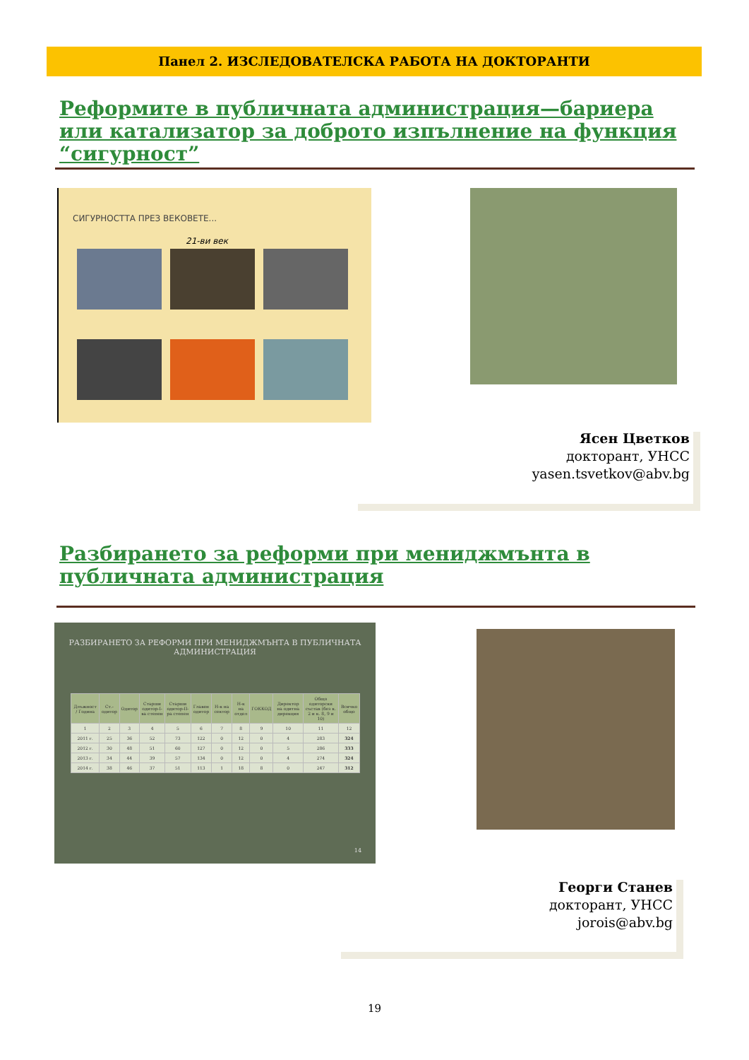Панел 2. ИЗСЛЕДОВАТЕЛСКА РАБОТА НА ДОКТОРАНТИ
Реформите в публичната администрация—бариера или катализатор за доброто изпълнение на функция “сигурност”
СИГУРНОСТТА ПРЕЗ ВЕКОВЕТЕ...
21-ви век
Ясен Цветков
докторант, УНСС
yasen.tsvetkov@abv.bg
Разбирането за реформи при мениджмънта в публичната администрация
РАЗБИРАНЕТО ЗА РЕФОРМИ ПРИ МЕНИДЖМЪНТА В ПУБЛИЧНАТА АДМИНИСТРАЦИЯ
| Длъжност / Година | Ст.-одитор | Одитор | Старши одитор-I-ва степен | Старши одитор-II-ра степен | Главен одитор | Н-к на сектор | Н-к на отдел | ГОККОД | Директор на одитна дирекция | Общо одиторски състав (без к. 2 и к. 8, 9 и 10) | Всичко общо |
| --- | --- | --- | --- | --- | --- | --- | --- | --- | --- | --- | --- |
| 1 | 2 | 3 | 4 | 5 | 6 | 7 | 8 | 9 | 10 | 11 | 12 |
| 2011 г. | 25 | 36 | 52 | 73 | 122 | 0 | 12 | 0 | 4 | 283 | 324 |
| 2012 г. | 30 | 48 | 51 | 60 | 127 | 0 | 12 | 0 | 5 | 286 | 333 |
| 2013 г. | 34 | 44 | 39 | 57 | 134 | 0 | 12 | 0 | 4 | 274 | 324 |
| 2014 г. | 38 | 46 | 37 | 51 | 113 | 1 | 18 | 8 | 0 | 247 | 312 |
14
Георги Станев
докторант, УНСС
jorois@abv.bg
19